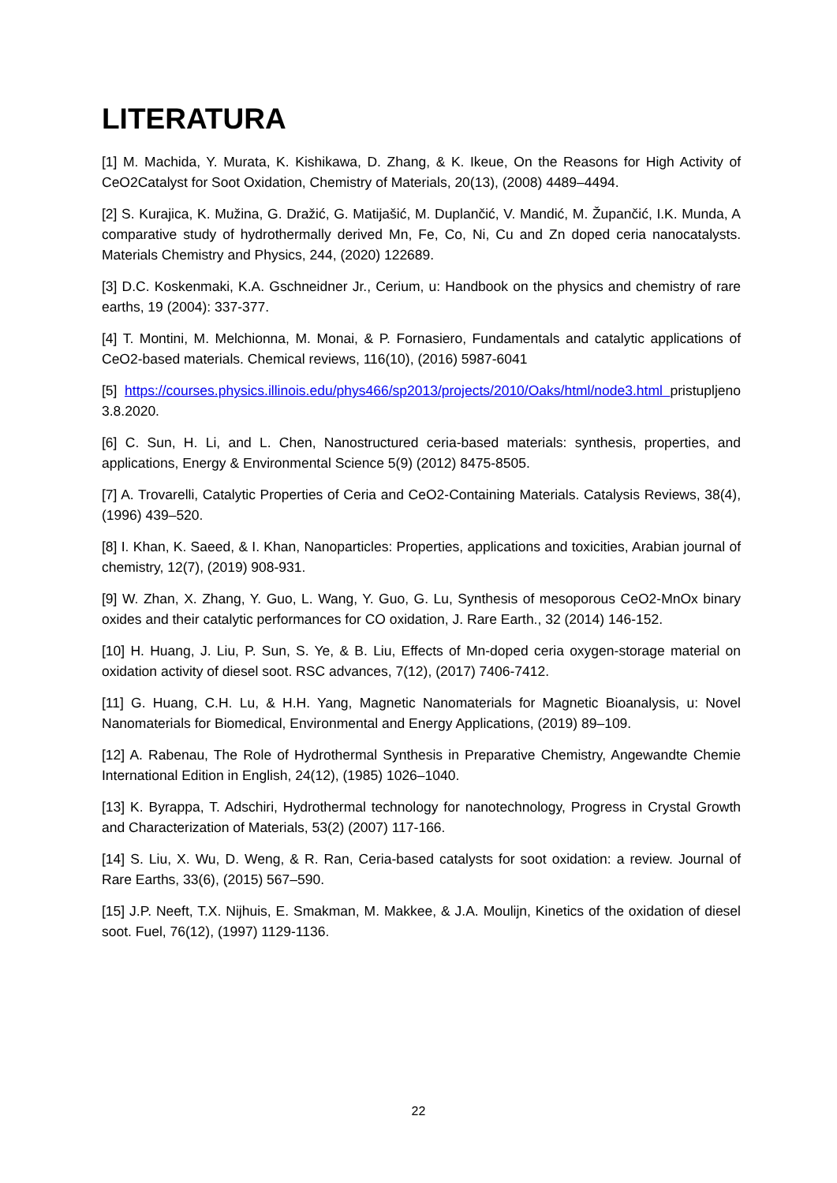LITERATURA
[1] M. Machida, Y. Murata, K. Kishikawa, D. Zhang, & K. Ikeue, On the Reasons for High Activity of CeO2Catalyst for Soot Oxidation, Chemistry of Materials, 20(13), (2008) 4489–4494.
[2] S. Kurajica, K. Mužina, G. Dražić, G. Matijašić, M. Duplančić, V. Mandić, M. Župančić, I.K. Munda, A comparative study of hydrothermally derived Mn, Fe, Co, Ni, Cu and Zn doped ceria nanocatalysts. Materials Chemistry and Physics, 244, (2020) 122689.
[3] D.C. Koskenmaki, K.A. Gschneidner Jr., Cerium, u: Handbook on the physics and chemistry of rare earths, 19 (2004): 337-377.
[4] T. Montini, M. Melchionna, M. Monai, & P. Fornasiero, Fundamentals and catalytic applications of CeO2-based materials. Chemical reviews, 116(10), (2016) 5987-6041
[5] https://courses.physics.illinois.edu/phys466/sp2013/projects/2010/Oaks/html/node3.html pristupljeno 3.8.2020.
[6] C. Sun, H. Li, and L. Chen, Nanostructured ceria-based materials: synthesis, properties, and applications, Energy & Environmental Science 5(9) (2012) 8475-8505.
[7] A. Trovarelli, Catalytic Properties of Ceria and CeO2-Containing Materials. Catalysis Reviews, 38(4),(1996) 439–520.
[8] I. Khan, K. Saeed, & I. Khan, Nanoparticles: Properties, applications and toxicities, Arabian journal of chemistry, 12(7), (2019) 908-931.
[9] W. Zhan, X. Zhang, Y. Guo, L. Wang, Y. Guo, G. Lu, Synthesis of mesoporous CeO2-MnOx binary oxides and their catalytic performances for CO oxidation, J. Rare Earth., 32 (2014) 146-152.
[10] H. Huang, J. Liu, P. Sun, S. Ye, & B. Liu, Effects of Mn-doped ceria oxygen-storage material on oxidation activity of diesel soot. RSC advances, 7(12), (2017) 7406-7412.
[11] G. Huang, C.H. Lu, & H.H. Yang, Magnetic Nanomaterials for Magnetic Bioanalysis, u: Novel Nanomaterials for Biomedical, Environmental and Energy Applications, (2019) 89–109.
[12] A. Rabenau, The Role of Hydrothermal Synthesis in Preparative Chemistry, Angewandte Chemie International Edition in English, 24(12), (1985) 1026–1040.
[13] K. Byrappa, T. Adschiri, Hydrothermal technology for nanotechnology, Progress in Crystal Growth and Characterization of Materials, 53(2) (2007) 117-166.
[14] S. Liu, X. Wu, D. Weng, & R. Ran, Ceria-based catalysts for soot oxidation: a review. Journal of Rare Earths, 33(6), (2015) 567–590.
[15] J.P. Neeft, T.X. Nijhuis, E. Smakman, M. Makkee, & J.A. Moulijn, Kinetics of the oxidation of diesel soot. Fuel, 76(12), (1997) 1129-1136.
22